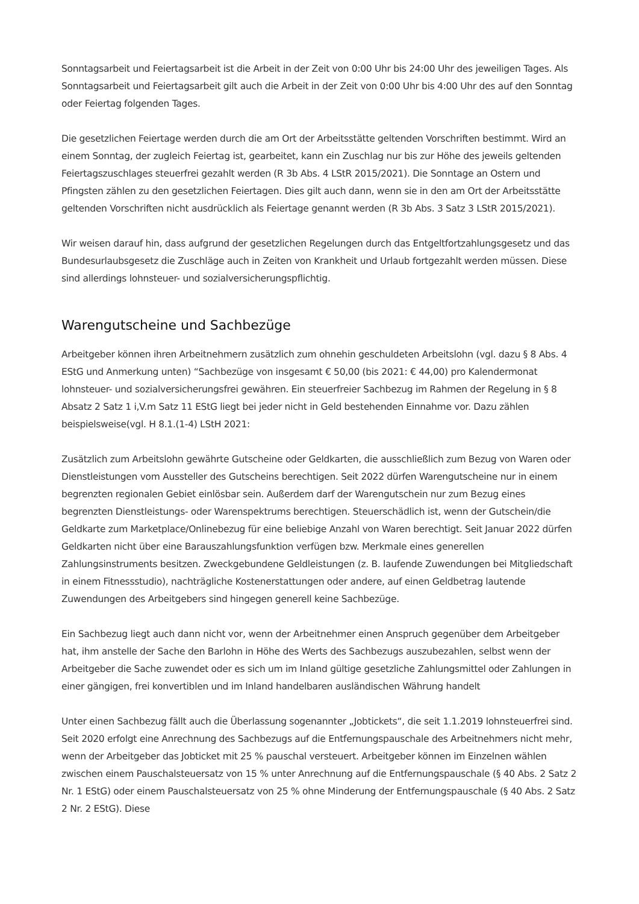Sonntagsarbeit und Feiertagsarbeit ist die Arbeit in der Zeit von 0:00 Uhr bis 24:00 Uhr des jeweiligen Tages. Als Sonntagsarbeit und Feiertagsarbeit gilt auch die Arbeit in der Zeit von 0:00 Uhr bis 4:00 Uhr des auf den Sonntag oder Feiertag folgenden Tages.
Die gesetzlichen Feiertage werden durch die am Ort der Arbeitsstätte geltenden Vorschriften bestimmt. Wird an einem Sonntag, der zugleich Feiertag ist, gearbeitet, kann ein Zuschlag nur bis zur Höhe des jeweils geltenden Feiertagszuschlages steuerfrei gezahlt werden (R 3b Abs. 4 LStR 2015/2021). Die Sonntage an Ostern und Pfingsten zählen zu den gesetzlichen Feiertagen. Dies gilt auch dann, wenn sie in den am Ort der Arbeitsstätte geltenden Vorschriften nicht ausdrücklich als Feiertage genannt werden (R 3b Abs. 3 Satz 3 LStR 2015/2021).
Wir weisen darauf hin, dass aufgrund der gesetzlichen Regelungen durch das Entgeltfortzahlungsgesetz und das Bundesurlaubsgesetz die Zuschläge auch in Zeiten von Krankheit und Urlaub fortgezahlt werden müssen. Diese sind allerdings lohnsteuer- und sozialversicherungspflichtig.
Warengutscheine und Sachbezüge
Arbeitgeber können ihren Arbeitnehmern zusätzlich zum ohnehin geschuldeten Arbeitslohn (vgl. dazu § 8 Abs. 4 EStG und Anmerkung unten) “Sachbezüge von insgesamt € 50,00 (bis 2021: € 44,00) pro Kalendermonat lohnsteuer- und sozialversicherungsfrei gewähren. Ein steuerfreier Sachbezug im Rahmen der Regelung in § 8 Absatz 2 Satz 1 i,V.m Satz 11 EStG liegt bei jeder nicht in Geld bestehenden Einnahme vor. Dazu zählen beispielsweise(vgl. H 8.1.(1-4) LStH 2021:
Zusätzlich zum Arbeitslohn gewährte Gutscheine oder Geldkarten, die ausschließlich zum Bezug von Waren oder Dienstleistungen vom Aussteller des Gutscheins berechtigen. Seit 2022 dürfen Warengutscheine nur in einem begrenzten regionalen Gebiet einlösbar sein. Außerdem darf der Warengutschein nur zum Bezug eines begrenzten Dienstleistungs- oder Warenspektrums berechtigen. Steuerschädlich ist, wenn der Gutschein/die Geldkarte zum Marketplace/Onlinebezug für eine beliebige Anzahl von Waren berechtigt. Seit Januar 2022 dürfen Geldkarten nicht über eine Barauszahlungsfunktion verfügen bzw. Merkmale eines generellen Zahlungsinstruments besitzen. Zweckgebundene Geldleistungen (z. B. laufende Zuwendungen bei Mitgliedschaft in einem Fitnessstudio), nachträgliche Kostenerstattungen oder andere, auf einen Geldbetrag lautende Zuwendungen des Arbeitgebers sind hingegen generell keine Sachbezüge.
Ein Sachbezug liegt auch dann nicht vor, wenn der Arbeitnehmer einen Anspruch gegenüber dem Arbeitgeber hat, ihm anstelle der Sache den Barlohn in Höhe des Werts des Sachbezugs auszubezahlen, selbst wenn der Arbeitgeber die Sache zuwendet oder es sich um im Inland gültige gesetzliche Zahlungsmittel oder Zahlungen in einer gängigen, frei konvertiblen und im Inland handelbaren ausländischen Währung handelt
Unter einen Sachbezug fällt auch die Überlassung sogenannter „Jobtickets“, die seit 1.1.2019 lohnsteuerfrei sind. Seit 2020 erfolgt eine Anrechnung des Sachbezugs auf die Entfernungspauschale des Arbeitnehmers nicht mehr, wenn der Arbeitgeber das Jobticket mit 25 % pauschal versteuert. Arbeitgeber können im Einzelnen wählen zwischen einem Pauschalsteuersatz von 15 % unter Anrechnung auf die Entfernungspauschale (§ 40 Abs. 2 Satz 2 Nr. 1 EStG) oder einem Pauschalsteuersatz von 25 % ohne Minderung der Entfernungspauschale (§ 40 Abs. 2 Satz 2 Nr. 2 EStG). Diese